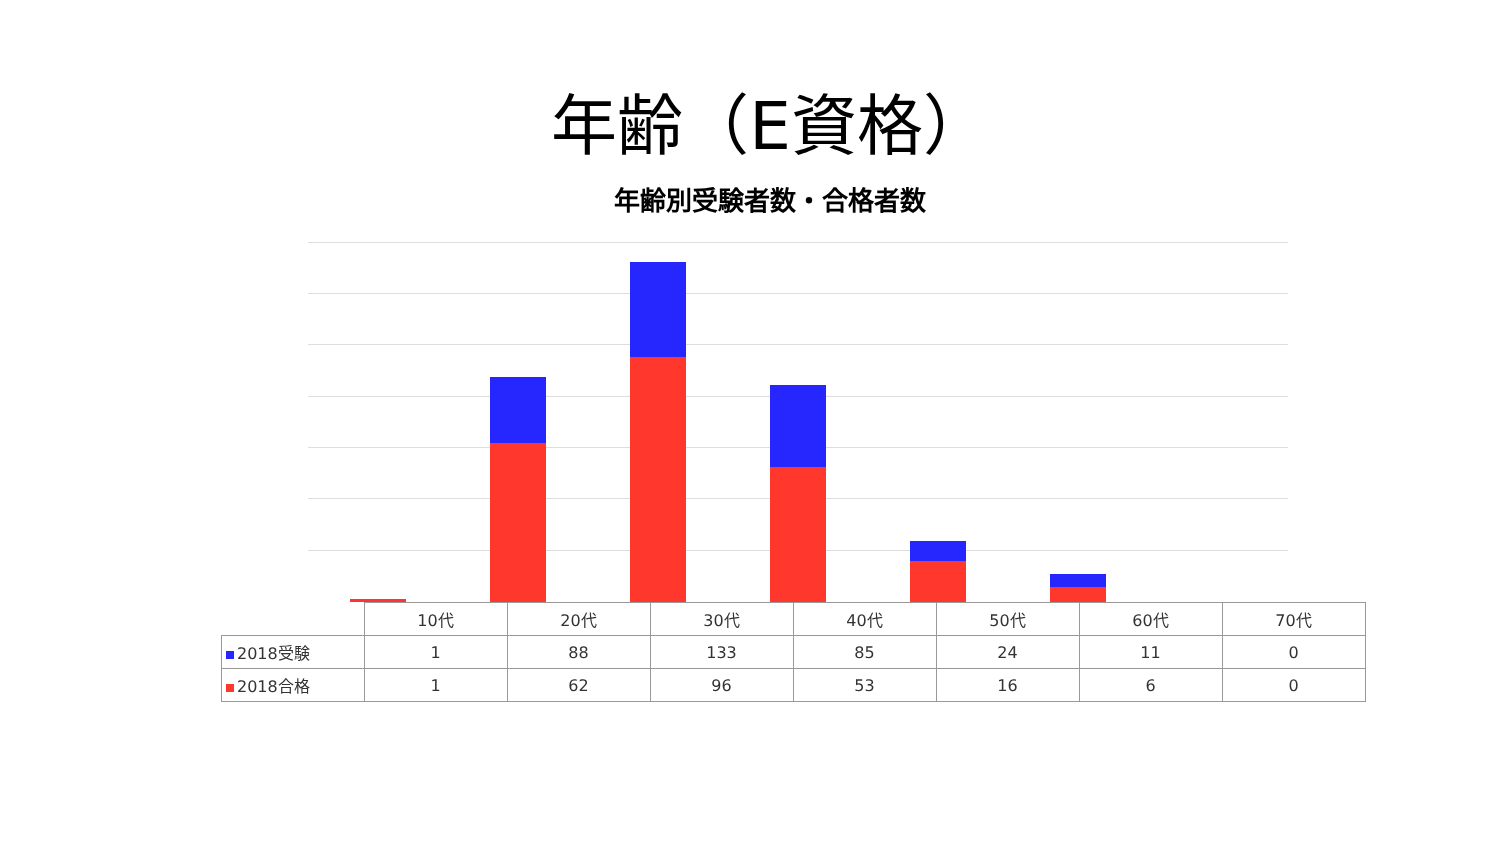年齢（E資格）
年齢別受験者数・合格者数
| | 10代 | 20代 | 30代 | 40代 | 50代 | 60代 | 70代 |
| --- | --- | --- | --- | --- | --- | --- | --- |
| 2018受験 | 1 | 88 | 133 | 85 | 24 | 11 | 0 |
| 2018合格 | 1 | 62 | 96 | 53 | 16 | 6 | 0 |